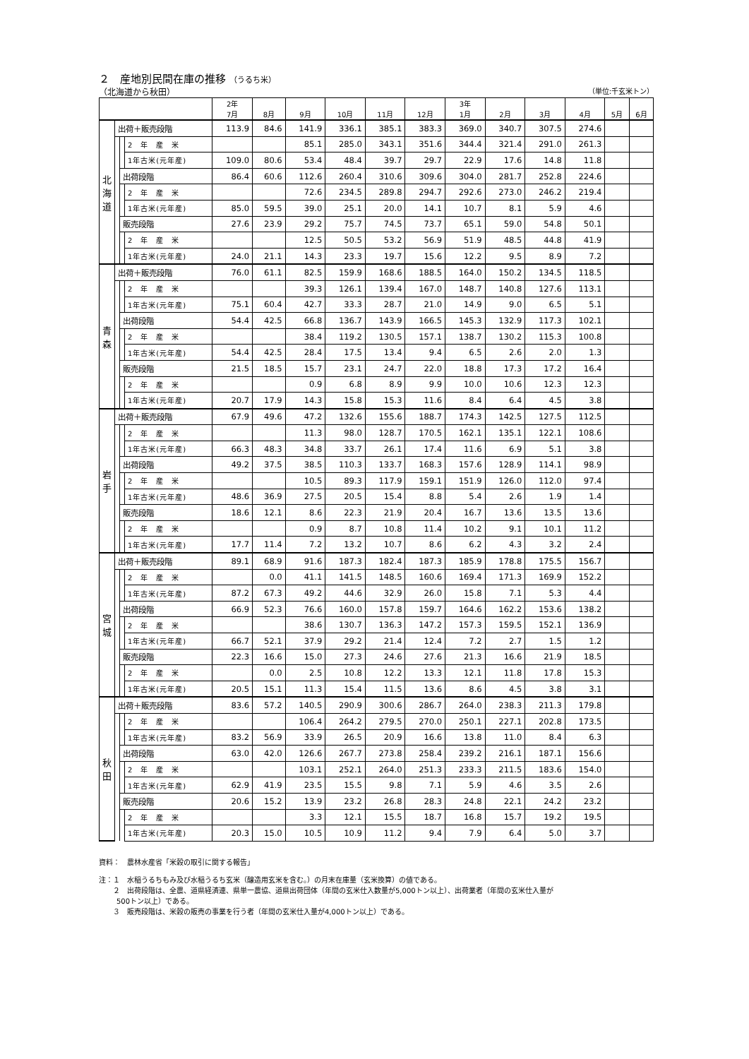２　産地別民間在庫の推移 （うるち米）
（北海道から秋田） （単位:千玄米トン）
| | | | | 2年 7月 | 8月 | 9月 | 10月 | 11月 | 12月 | 3年 1月 | 2月 | 3月 | 4月 | 5月 | 6月 |
| --- | --- | --- | --- | --- | --- | --- | --- | --- | --- | --- | --- | --- | --- | --- | --- |
| 北 海 道 | 出荷＋販売段階 | | | 113.9 | 84.6 | 141.9 | 336.1 | 385.1 | 383.3 | 369.0 | 340.7 | 307.5 | 274.6 | | |
| | | | 2 年 産 米 | | | 85.1 | 285.0 | 343.1 | 351.6 | 344.4 | 321.4 | 291.0 | 261.3 | | |
| | | | 1年古米(元年産) | 109.0 | 80.6 | 53.4 | 48.4 | 39.7 | 29.7 | 22.9 | 17.6 | 14.8 | 11.8 | | |
| | | 出荷段階 | | 86.4 | 60.6 | 112.6 | 260.4 | 310.6 | 309.6 | 304.0 | 281.7 | 252.8 | 224.6 | | |
| | | | 2 年 産 米 | | | 72.6 | 234.5 | 289.8 | 294.7 | 292.6 | 273.0 | 246.2 | 219.4 | | |
| | | | 1年古米(元年産) | 85.0 | 59.5 | 39.0 | 25.1 | 20.0 | 14.1 | 10.7 | 8.1 | 5.9 | 4.6 | | |
| | | 販売段階 | | 27.6 | 23.9 | 29.2 | 75.7 | 74.5 | 73.7 | 65.1 | 59.0 | 54.8 | 50.1 | | |
| | | | 2 年 産 米 | | | 12.5 | 50.5 | 53.2 | 56.9 | 51.9 | 48.5 | 44.8 | 41.9 | | |
| | | | 1年古米(元年産) | 24.0 | 21.1 | 14.3 | 23.3 | 19.7 | 15.6 | 12.2 | 9.5 | 8.9 | 7.2 | | |
| 青 森 | 出荷＋販売段階 | | | 76.0 | 61.1 | 82.5 | 159.9 | 168.6 | 188.5 | 164.0 | 150.2 | 134.5 | 118.5 | | |
| | | | 2 年 産 米 | | | 39.3 | 126.1 | 139.4 | 167.0 | 148.7 | 140.8 | 127.6 | 113.1 | | |
| | | | 1年古米(元年産) | 75.1 | 60.4 | 42.7 | 33.3 | 28.7 | 21.0 | 14.9 | 9.0 | 6.5 | 5.1 | | |
| | | 出荷段階 | | 54.4 | 42.5 | 66.8 | 136.7 | 143.9 | 166.5 | 145.3 | 132.9 | 117.3 | 102.1 | | |
| | | | 2 年 産 米 | | | 38.4 | 119.2 | 130.5 | 157.1 | 138.7 | 130.2 | 115.3 | 100.8 | | |
| | | | 1年古米(元年産) | 54.4 | 42.5 | 28.4 | 17.5 | 13.4 | 9.4 | 6.5 | 2.6 | 2.0 | 1.3 | | |
| | | 販売段階 | | 21.5 | 18.5 | 15.7 | 23.1 | 24.7 | 22.0 | 18.8 | 17.3 | 17.2 | 16.4 | | |
| | | | 2 年 産 米 | | | 0.9 | 6.8 | 8.9 | 9.9 | 10.0 | 10.6 | 12.3 | 12.3 | | |
| | | | 1年古米(元年産) | 20.7 | 17.9 | 14.3 | 15.8 | 15.3 | 11.6 | 8.4 | 6.4 | 4.5 | 3.8 | | |
| 岩 手 | 出荷＋販売段階 | | | 67.9 | 49.6 | 47.2 | 132.6 | 155.6 | 188.7 | 174.3 | 142.5 | 127.5 | 112.5 | | |
| | | | 2 年 産 米 | | | 11.3 | 98.0 | 128.7 | 170.5 | 162.1 | 135.1 | 122.1 | 108.6 | | |
| | | | 1年古米(元年産) | 66.3 | 48.3 | 34.8 | 33.7 | 26.1 | 17.4 | 11.6 | 6.9 | 5.1 | 3.8 | | |
| | | 出荷段階 | | 49.2 | 37.5 | 38.5 | 110.3 | 133.7 | 168.3 | 157.6 | 128.9 | 114.1 | 98.9 | | |
| | | | 2 年 産 米 | | | 10.5 | 89.3 | 117.9 | 159.1 | 151.9 | 126.0 | 112.0 | 97.4 | | |
| | | | 1年古米(元年産) | 48.6 | 36.9 | 27.5 | 20.5 | 15.4 | 8.8 | 5.4 | 2.6 | 1.9 | 1.4 | | |
| | | 販売段階 | | 18.6 | 12.1 | 8.6 | 22.3 | 21.9 | 20.4 | 16.7 | 13.6 | 13.5 | 13.6 | | |
| | | | 2 年 産 米 | | | 0.9 | 8.7 | 10.8 | 11.4 | 10.2 | 9.1 | 10.1 | 11.2 | | |
| | | | 1年古米(元年産) | 17.7 | 11.4 | 7.2 | 13.2 | 10.7 | 8.6 | 6.2 | 4.3 | 3.2 | 2.4 | | |
| 宮 城 | 出荷＋販売段階 | | | 89.1 | 68.9 | 91.6 | 187.3 | 182.4 | 187.3 | 185.9 | 178.8 | 175.5 | 156.7 | | |
| | | | 2 年 産 米 | | 0.0 | 41.1 | 141.5 | 148.5 | 160.6 | 169.4 | 171.3 | 169.9 | 152.2 | | |
| | | | 1年古米(元年産) | 87.2 | 67.3 | 49.2 | 44.6 | 32.9 | 26.0 | 15.8 | 7.1 | 5.3 | 4.4 | | |
| | | 出荷段階 | | 66.9 | 52.3 | 76.6 | 160.0 | 157.8 | 159.7 | 164.6 | 162.2 | 153.6 | 138.2 | | |
| | | | 2 年 産 米 | | | 38.6 | 130.7 | 136.3 | 147.2 | 157.3 | 159.5 | 152.1 | 136.9 | | |
| | | | 1年古米(元年産) | 66.7 | 52.1 | 37.9 | 29.2 | 21.4 | 12.4 | 7.2 | 2.7 | 1.5 | 1.2 | | |
| | | 販売段階 | | 22.3 | 16.6 | 15.0 | 27.3 | 24.6 | 27.6 | 21.3 | 16.6 | 21.9 | 18.5 | | |
| | | | 2 年 産 米 | | 0.0 | 2.5 | 10.8 | 12.2 | 13.3 | 12.1 | 11.8 | 17.8 | 15.3 | | |
| | | | 1年古米(元年産) | 20.5 | 15.1 | 11.3 | 15.4 | 11.5 | 13.6 | 8.6 | 4.5 | 3.8 | 3.1 | | |
| 秋 田 | 出荷＋販売段階 | | | 83.6 | 57.2 | 140.5 | 290.9 | 300.6 | 286.7 | 264.0 | 238.3 | 211.3 | 179.8 | | |
| | | | 2 年 産 米 | | | 106.4 | 264.2 | 279.5 | 270.0 | 250.1 | 227.1 | 202.8 | 173.5 | | |
| | | | 1年古米(元年産) | 83.2 | 56.9 | 33.9 | 26.5 | 20.9 | 16.6 | 13.8 | 11.0 | 8.4 | 6.3 | | |
| | | 出荷段階 | | 63.0 | 42.0 | 126.6 | 267.7 | 273.8 | 258.4 | 239.2 | 216.1 | 187.1 | 156.6 | | |
| | | | 2 年 産 米 | | | 103.1 | 252.1 | 264.0 | 251.3 | 233.3 | 211.5 | 183.6 | 154.0 | | |
| | | | 1年古米(元年産) | 62.9 | 41.9 | 23.5 | 15.5 | 9.8 | 7.1 | 5.9 | 4.6 | 3.5 | 2.6 | | |
| | | 販売段階 | | 20.6 | 15.2 | 13.9 | 23.2 | 26.8 | 28.3 | 24.8 | 22.1 | 24.2 | 23.2 | | |
| | | | 2 年 産 米 | | | 3.3 | 12.1 | 15.5 | 18.7 | 16.8 | 15.7 | 19.2 | 19.5 | | |
| | | | 1年古米(元年産) | 20.3 | 15.0 | 10.5 | 10.9 | 11.2 | 9.4 | 7.9 | 6.4 | 5.0 | 3.7 | | |
資料：　農林水産省「米穀の取引に関する報告」
注：１　水稲うるちもみ及び水稲うるち玄米（醸造用玄米を含む。）の月末在庫量（玄米換算）の値である。
  ２　出荷段階は、全農、道県経済連、県単一農協、道県出荷団体（年間の玄米仕入数量が5,000トン以上）、出荷業者（年間の玄米仕入量が
   500トン以上）である。
  ３　販売段階は、米穀の販売の事業を行う者（年間の玄米仕入量が4,000トン以上）である。